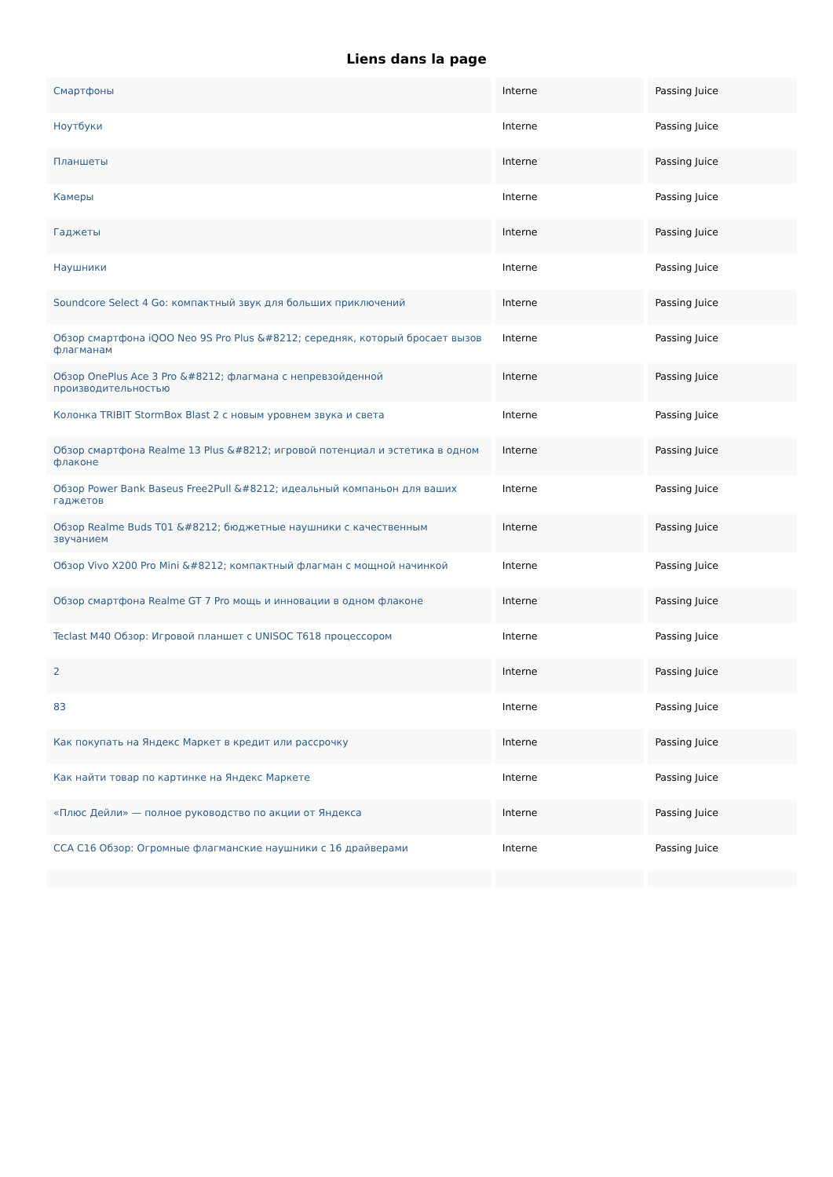Liens dans la page
| Смартфоны | Interne | Passing Juice |
| Ноутбуки | Interne | Passing Juice |
| Планшеты | Interne | Passing Juice |
| Камеры | Interne | Passing Juice |
| Гаджеты | Interne | Passing Juice |
| Наушники | Interne | Passing Juice |
| Soundcore Select 4 Go: компактный звук для больших приключений | Interne | Passing Juice |
| Обзор смартфона iQOO Neo 9S Pro Plus &#8212; середняк, который бросает вызов флагманам | Interne | Passing Juice |
| Обзор OnePlus Ace 3 Pro &#8212; флагмана с непревзойденной производительностью | Interne | Passing Juice |
| Колонка TRIBIT StormBox Blast 2 с новым уровнем звука и света | Interne | Passing Juice |
| Обзор смартфона Realme 13 Plus &#8212; игровой потенциал и эстетика в одном флаконе | Interne | Passing Juice |
| Обзор Power Bank Baseus Free2Pull &#8212; идеальный компаньон для ваших гаджетов | Interne | Passing Juice |
| Обзор Realme Buds T01 &#8212; бюджетные наушники с качественным звучанием | Interne | Passing Juice |
| Обзор Vivo X200 Pro Mini &#8212; компактный флагман с мощной начинкой | Interne | Passing Juice |
| Обзор смартфона Realme GT 7 Pro мощь и инновации в одном флаконе | Interne | Passing Juice |
| Teclast M40 Обзор: Игровой планшет с UNISOC T618 процессором | Interne | Passing Juice |
| 2 | Interne | Passing Juice |
| 83 | Interne | Passing Juice |
| Как покупать на Яндекс Маркет в кредит или рассрочку | Interne | Passing Juice |
| Как найти товар по картинке на Яндекс Маркете | Interne | Passing Juice |
| «Плюс Дейли» — полное руководство по акции от Яндекса | Interne | Passing Juice |
| CCA C16 Обзор: Огромные флагманские наушники с 16 драйверами | Interne | Passing Juice |